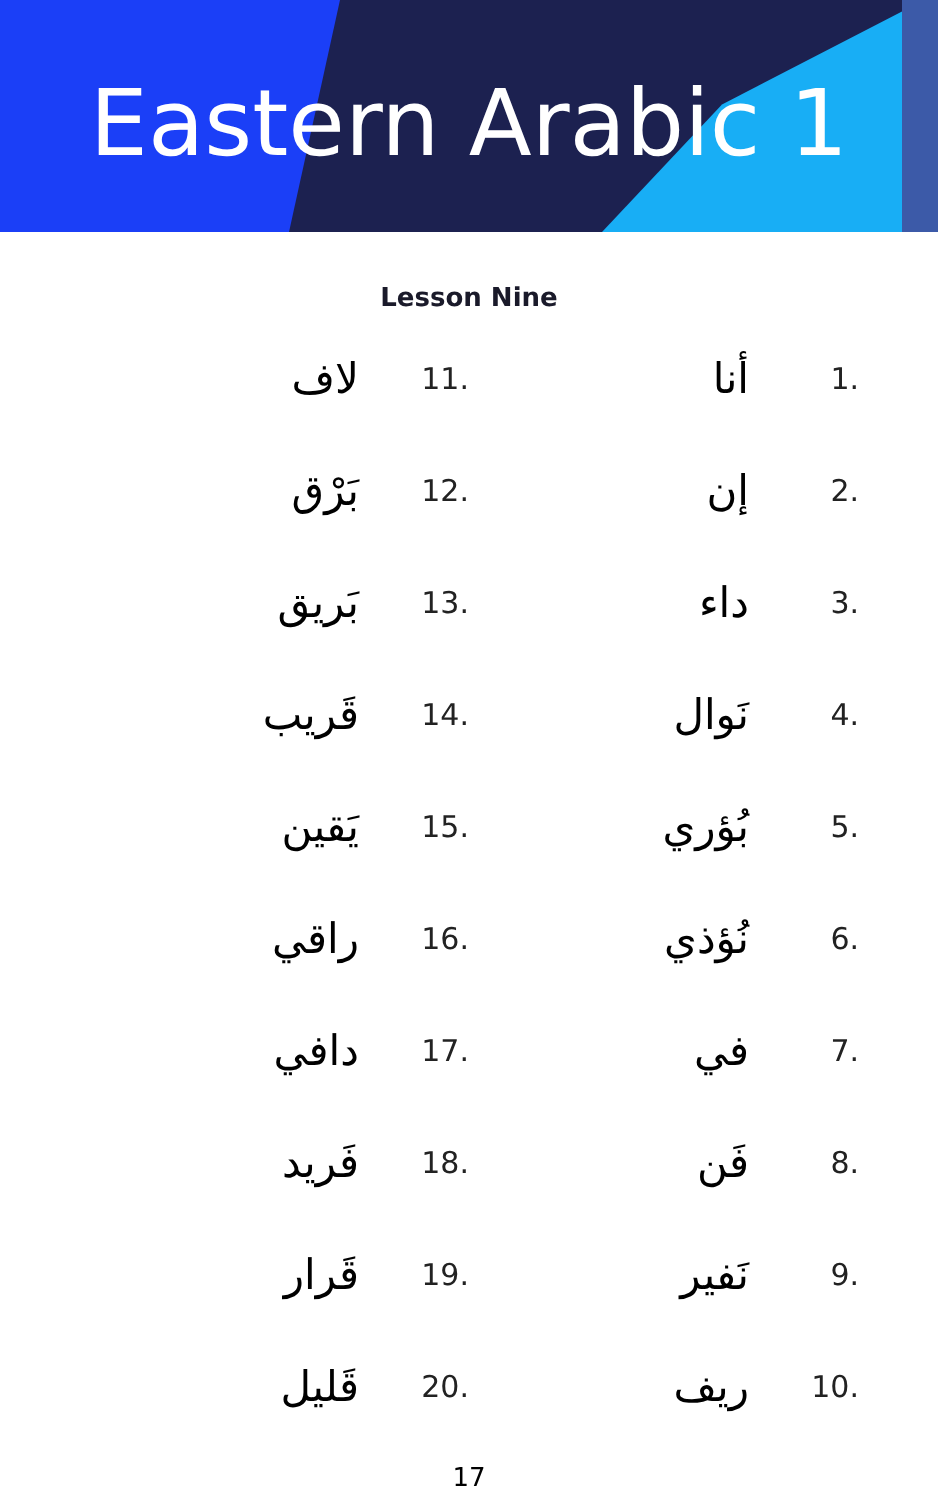Eastern Arabic 1
Lesson Nine
لاف 11.
بَرْق 12.
بَريق 13.
قَريب 14.
يَقين 15.
راقي 16.
دافي 17.
فَريد 18.
قَرار 19.
قَليل 20.
أنا 1.
إن 2.
داء 3.
نَوال 4.
بُؤري 5.
نُؤذي 6.
في 7.
فَن 8.
نَفير 9.
ريف 10.
17